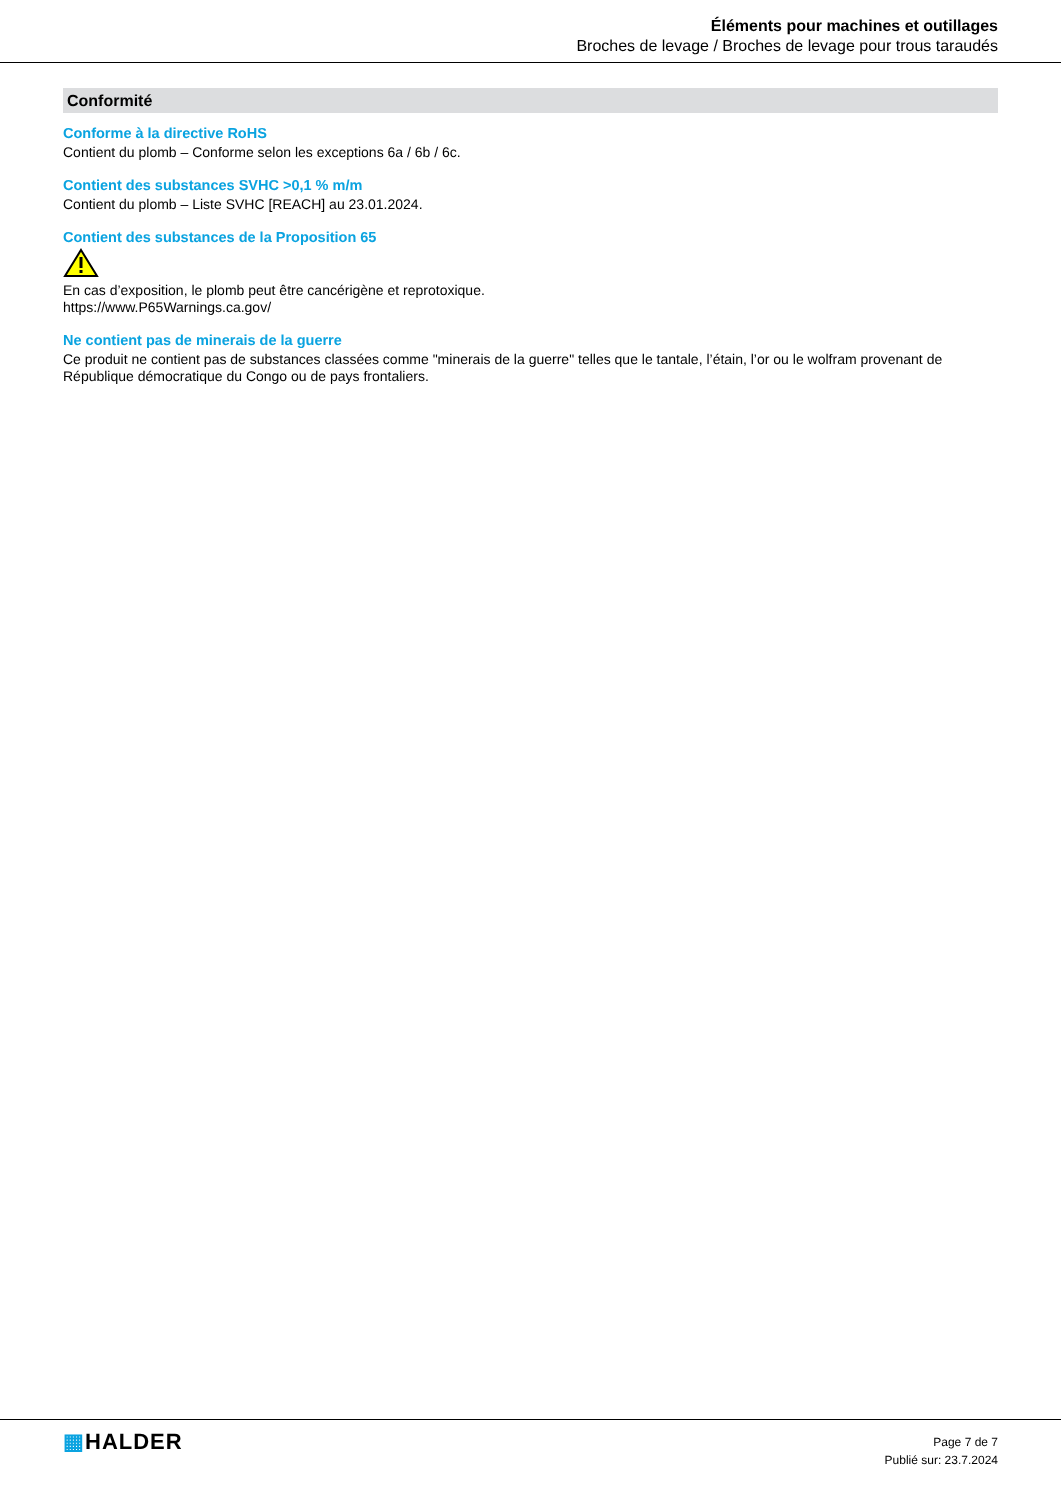Éléments pour machines et outillages
Broches de levage / Broches de levage pour trous taraudés
Conformité
Conforme à la directive RoHS
Contient du plomb – Conforme selon les exceptions 6a / 6b / 6c.
Contient des substances SVHC >0,1 % m/m
Contient du plomb – Liste SVHC [REACH] au 23.01.2024.
Contient des substances de la Proposition 65
En cas d’exposition, le plomb peut être cancérigène et reprotoxique.
https://www.P65Warnings.ca.gov/
Ne contient pas de minerais de la guerre
Ce produit ne contient pas de substances classées comme "minerais de la guerre" telles que le tantale, l’étain, l’or ou le wolfram provenant de République démocratique du Congo ou de pays frontaliers.
▦HALDER
Page 7 de 7
Publié sur: 23.7.2024